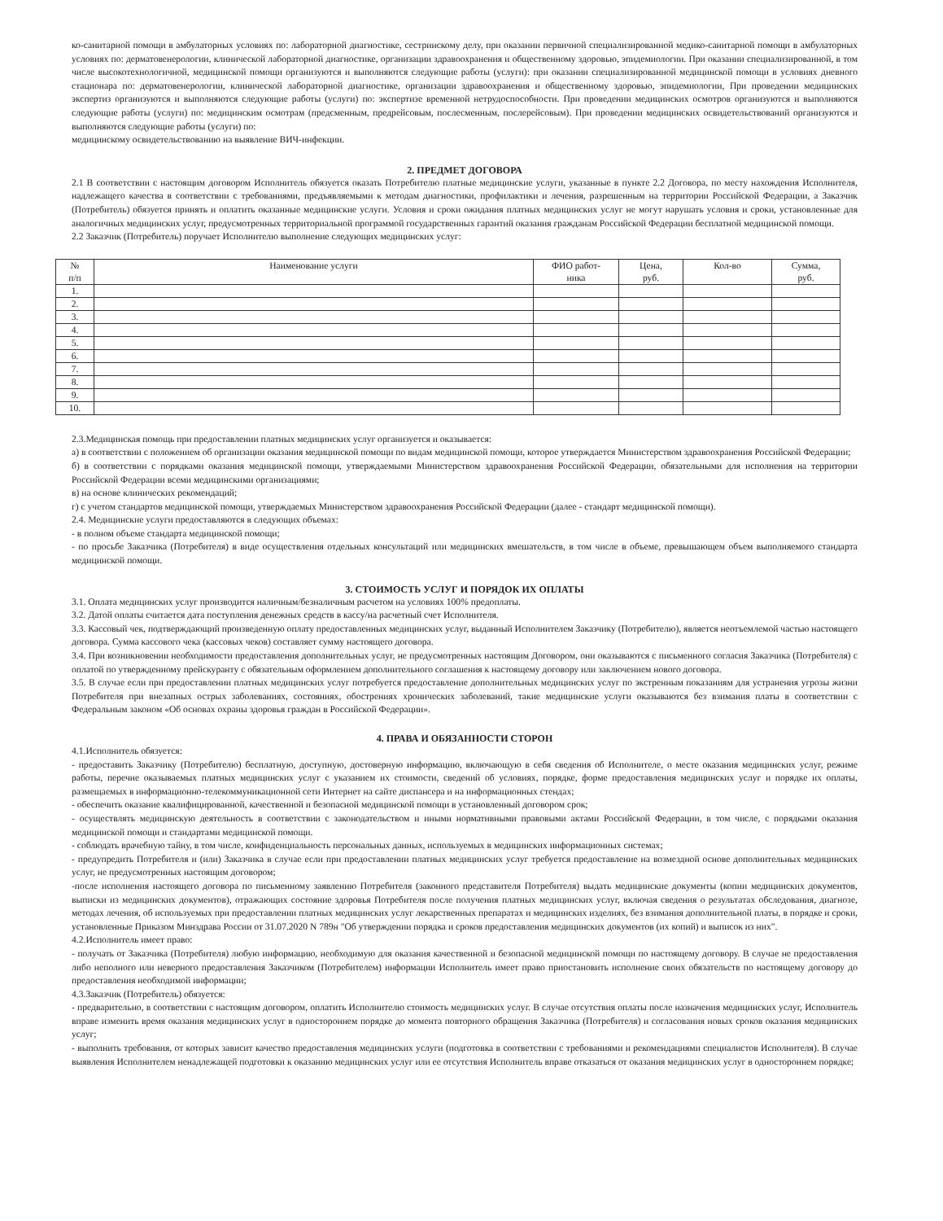ко-санитарной помощи в амбулаторных условиях по: лабораторной диагностике, сестринскому делу, при оказании первичной специализированной медико-санитарной помощи в амбулаторных условиях по: дерматовенерологии, клинической лабораторной диагностике, организации здравоохранения и общественному здоровью, эпидемиологии. При оказании специализированной, в том числе высокотехнологичной, медицинской помощи организуются и выполняются следующие работы (услуги): при оказании специализированной медицинской помощи в условиях дневного стационара по: дерматовенерологии, клинической лабораторной диагностике, организации здравоохранения и общественному здоровью, эпидемиологии, При проведении медицинских экспертиз организуются и выполняются следующие работы (услуги) по: экспертизе временной нетрудоспособности. При проведении медицинских осмотров организуются и выполняются следующие работы (услуги) по: медицинским осмотрам (предсменным, предрейсовым, послесменным, послерейсовым). При проведении медицинских освидетельствований организуются и выполняются следующие работы (услуги) по:
медицинскому освидетельствованию на выявление ВИЧ-инфекции.
2. ПРЕДМЕТ ДОГОВОРА
2.1 В соответствии с настоящим договором Исполнитель обязуется оказать Потребителю платные медицинские услуги, указанные в пункте 2.2 Договора, по месту нахождения Исполнителя, надлежащего качества в соответствии с требованиями, предъявляемыми к методам диагностики, профилактики и лечения, разрешенным на территории Российской Федерации, а Заказчик (Потребитель) обязуется принять и оплатить оказанные медицинские услуги. Условия и сроки ожидания платных медицинских услуг не могут нарушать условия и сроки, установленные для аналогичных медицинских услуг, предусмотренных территориальной программой государственных гарантий оказания гражданам Российской Федерации бесплатной медицинской помощи.
2.2 Заказчик (Потребитель) поручает Исполнителю выполнение следующих медицинских услуг:
| № п/п | Наименование услуги | ФИО работ- ника | Цена, руб. | Кол-во | Сумма, руб. |
| --- | --- | --- | --- | --- | --- |
| 1. | | | | | |
| 2. | | | | | |
| 3. | | | | | |
| 4. | | | | | |
| 5. | | | | | |
| 6. | | | | | |
| 7. | | | | | |
| 8. | | | | | |
| 9. | | | | | |
| 10. | | | | | |
2.3.Медицинская помощь при предоставлении платных медицинских услуг организуется и оказывается:
а) в соответствии с положением об организации оказания медицинской помощи по видам медицинской помощи, которое утверждается Министерством здравоохранения Российской Федерации;
б) в соответствии с порядками оказания медицинской помощи, утверждаемыми Министерством здравоохранения Российской Федерации, обязательными для исполнения на территории Российской Федерации всеми медицинскими организациями;
в) на основе клинических рекомендаций;
г) с учетом стандартов медицинской помощи, утверждаемых Министерством здравоохранения Российской Федерации (далее - стандарт медицинской помощи).
2.4. Медицинские услуги предоставляются в следующих объемах:
- в полном объеме стандарта медицинской помощи;
- по просьбе Заказчика (Потребителя) в виде осуществления отдельных консультаций или медицинских вмешательств, в том числе в объеме, превышающем объем выполняемого стандарта медицинской помощи.
3. СТОИМОСТЬ УСЛУГ И ПОРЯДОК ИХ ОПЛАТЫ
3.1. Оплата медицинских услуг производится наличным/безналичным расчетом на условиях 100% предоплаты.
3.2. Датой оплаты считается дата поступления денежных средств в кассу/на расчетный счет Исполнителя.
3.3. Кассовый чек, подтверждающий произведенную оплату предоставленных медицинских услуг, выданный Исполнителем Заказчику (Потребителю), является неотъемлемой частью настоящего договора. Сумма кассового чека (кассовых чеков) составляет сумму настоящего договора.
3.4. При возникновении необходимости предоставления дополнительных услуг, не предусмотренных настоящим Договором, они оказываются с письменного согласия Заказчика (Потребителя) с оплатой по утвержденному прейскуранту с обязательным оформлением дополнительного соглашения к настоящему договору или заключением нового договора.
3.5. В случае если при предоставлении платных медицинских услуг потребуется предоставление дополнительных медицинских услуг по экстренным показаниям для устранения угрозы жизни Потребителя при внезапных острых заболеваниях, состояниях, обострениях хронических заболеваний, такие медицинские услуги оказываются без взимания платы в соответствии с Федеральным законом «Об основах охраны здоровья граждан в Российской Федерации».
4. ПРАВА И ОБЯЗАННОСТИ СТОРОН
4.1.Исполнитель обязуется:
- предоставить Заказчику (Потребителю) бесплатную, доступную, достоверную информацию, включающую в себя сведения об Исполнителе, о месте оказания медицинских услуг, режиме работы, перечне оказываемых платных медицинских услуг с указанием их стоимости, сведений об условиях, порядке, форме предоставления медицинских услуг и порядке их оплаты, размещаемых в информационно-телекоммуникационной сети Интернет на сайте диспансера и на информационных стендах;
- обеспечить оказание квалифицированной, качественной и безопасной медицинской помощи в установленный договором срок;
- осуществлять медицинскую деятельность в соответствии с законодательством и иными нормативными правовыми актами Российской Федерации, в том числе, с порядками оказания медицинской помощи и стандартами медицинской помощи.
- соблюдать врачебную тайну, в том числе, конфиденциальность персональных данных, используемых в медицинских информационных системах;
- предупредить Потребителя и (или) Заказчика в случае если при предоставлении платных медицинских услуг требуется предоставление на возмездной основе дополнительных медицинских услуг, не предусмотренных настоящим договором;
-после исполнения настоящего договора по письменному заявлению Потребителя (законного представителя Потребителя) выдать медицинские документы (копии медицинских документов, выписки из медицинских документов), отражающих состояние здоровья Потребителя после получения платных медицинских услуг, включая сведения о результатах обследования, диагнозе, методах лечения, об используемых при предоставлении платных медицинских услуг лекарственных препаратах и медицинских изделиях, без взимания дополнительной платы, в порядке и сроки, установленные Приказом Минздрава России от 31.07.2020 N 789н "Об утверждении порядка и сроков предоставления медицинских документов (их копий) и выписок из них".
4.2.Исполнитель имеет право:
- получать от Заказчика (Потребителя) любую информацию, необходимую для оказания качественной и безопасной медицинской помощи по настоящему договору. В случае не предоставления либо неполного или неверного предоставления Заказчиком (Потребителем) информации Исполнитель имеет право приостановить исполнение своих обязательств по настоящему договору до предоставления необходимой информации;
4.3.Заказчик (Потребитель) обязуется:
- предварительно, в соответствии с настоящим договором, оплатить Исполнителю стоимость медицинских услуг. В случае отсутствия оплаты после назначения медицинских услуг, Исполнитель вправе изменить время оказания медицинских услуг в одностороннем порядке до момента повторного обращения Заказчика (Потребителя) и согласования новых сроков оказания медицинских услуг;
- выполнить требования, от которых зависит качество предоставления медицинских услуги (подготовка в соответствии с требованиями и рекомендациями специалистов Исполнителя). В случае выявления Исполнителем ненадлежащей подготовки к оказанию медицинских услуг или ее отсутствия Исполнитель вправе отказаться от оказания медицинских услуг в одностороннем порядке;